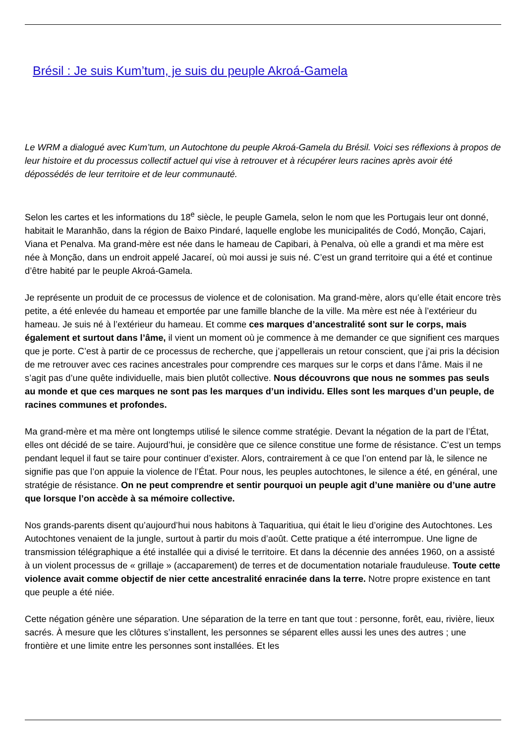Brésil : Je suis Kum’tum, je suis du peuple Akroá-Gamela
Le WRM a dialogué avec Kum’tum, un Autochtone du peuple Akroá-Gamela du Brésil. Voici ses réflexions à propos de leur histoire et du processus collectif actuel qui vise à retrouver et à récupérer leurs racines après avoir été dépossédés de leur territoire et de leur communauté.
Selon les cartes et les informations du 18<sup>e</sup> siècle, le peuple Gamela, selon le nom que les Portugais leur ont donné, habitait le Maranhão, dans la région de Baixo Pindaré, laquelle englobe les municipalités de Codó, Monção, Cajari, Viana et Penalva. Ma grand-mère est née dans le hameau de Capibari, à Penalva, où elle a grandi et ma mère est née à Monção, dans un endroit appelé Jacareí, où moi aussi je suis né. C’est un grand territoire qui a été et continue d’être habité par le peuple Akroá-Gamela.
Je représente un produit de ce processus de violence et de colonisation. Ma grand-mère, alors qu’elle était encore très petite, a été enlevée du hameau et emportée par une famille blanche de la ville. Ma mère est née à l’extérieur du hameau. Je suis né à l’extérieur du hameau. Et comme ces marques d’ancestralité sont sur le corps, mais également et surtout dans l’âme, il vient un moment où je commence à me demander ce que signifient ces marques que je porte. C’est à partir de ce processus de recherche, que j’appellerais un retour conscient, que j’ai pris la décision de me retrouver avec ces racines ancestrales pour comprendre ces marques sur le corps et dans l’âme. Mais il ne s’agit pas d’une quête individuelle, mais bien plutôt collective. Nous découvrons que nous ne sommes pas seuls au monde et que ces marques ne sont pas les marques d’un individu. Elles sont les marques d’un peuple, de racines communes et profondes.
Ma grand-mère et ma mère ont longtemps utilisé le silence comme stratégie. Devant la négation de la part de l’État, elles ont décidé de se taire. Aujourd’hui, je considère que ce silence constitue une forme de résistance. C’est un temps pendant lequel il faut se taire pour continuer d’exister. Alors, contrairement à ce que l’on entend par là, le silence ne signifie pas que l’on appuie la violence de l’État. Pour nous, les peuples autochtones, le silence a été, en général, une stratégie de résistance. On ne peut comprendre et sentir pourquoi un peuple agit d’une manière ou d’une autre que lorsque l’on accède à sa mémoire collective.
Nos grands-parents disent qu’aujourd’hui nous habitons à Taquaritiua, qui était le lieu d’origine des Autochtones. Les Autochtones venaient de la jungle, surtout à partir du mois d’août. Cette pratique a été interrompue. Une ligne de transmission télégraphique a été installée qui a divisé le territoire. Et dans la décennie des années 1960, on a assisté à un violent processus de « grillaje » (accaparement) de terres et de documentation notariale frauduleuse. Toute cette violence avait comme objectif de nier cette ancestralité enracinée dans la terre. Notre propre existence en tant que peuple a été niée.
Cette négation génère une séparation. Une séparation de la terre en tant que tout : personne, forêt, eau, rivière, lieux sacrés. À mesure que les clôtures s’installent, les personnes se séparent elles aussi les unes des autres ; une frontière et une limite entre les personnes sont installées. Et les